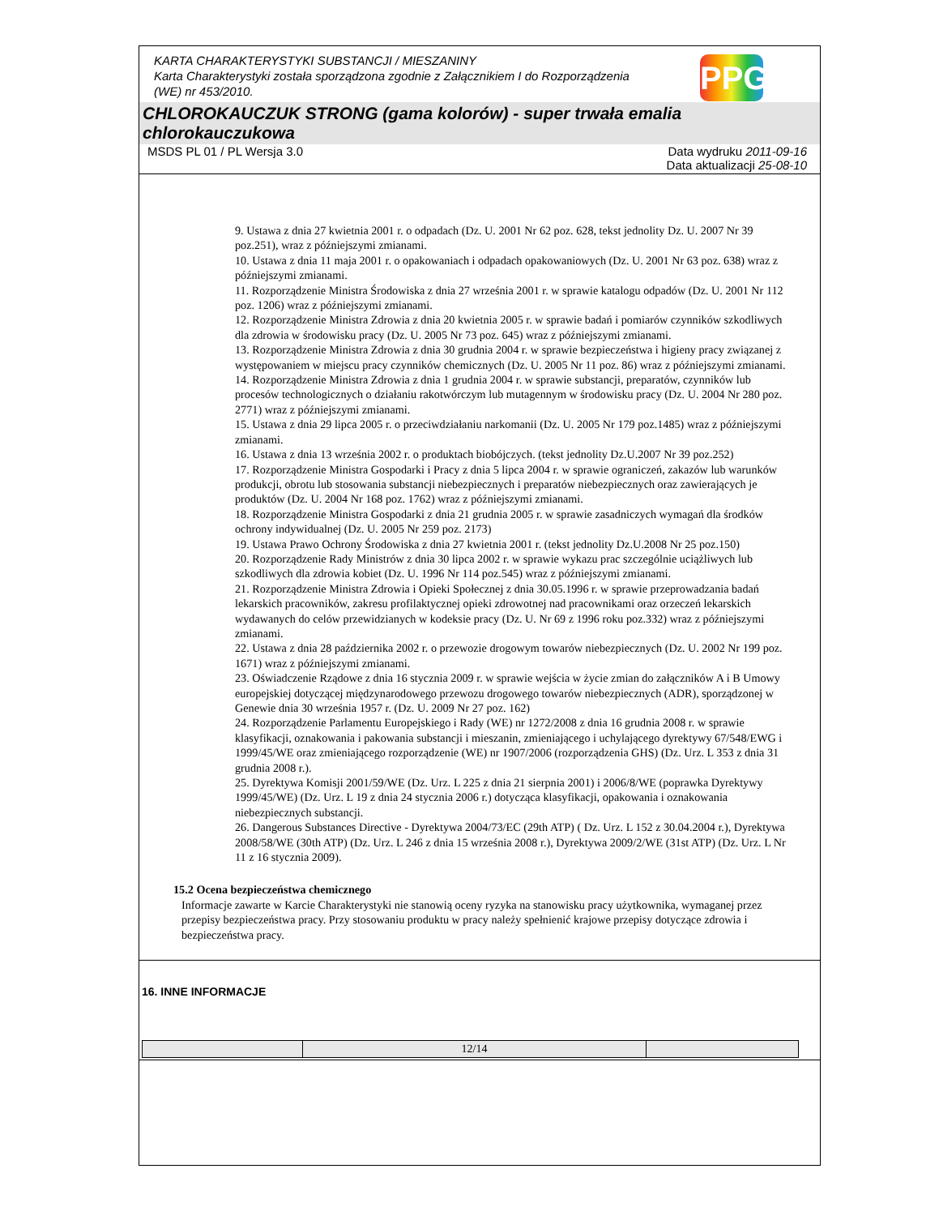KARTA CHARAKTERYSTYKI SUBSTANCJI / MIESZANINY
Karta Charakterystyki została sporządzona zgodnie z Załącznikiem I do Rozporządzenia (WE) nr 453/2010.
PPG
CHLOROKAUCZUK STRONG (gama kolorów) - super trwała emalia chlorokauczukowa
MSDS PL 01 / PL Wersja 3.0 Data wydruku 2011-09-16
Data aktualizacji 25-08-10
9. Ustawa z dnia 27 kwietnia 2001 r. o odpadach (Dz. U. 2001 Nr 62 poz. 628, tekst jednolity Dz. U. 2007 Nr 39 poz.251), wraz z późniejszymi zmianami.
10. Ustawa z dnia 11 maja 2001 r. o opakowaniach i odpadach opakowaniowych (Dz. U. 2001 Nr 63 poz. 638) wraz z późniejszymi zmianami.
11. Rozporządzenie Ministra Środowiska z dnia 27 września 2001 r. w sprawie katalogu odpadów (Dz. U. 2001 Nr 112 poz. 1206) wraz z późniejszymi zmianami.
12. Rozporządzenie Ministra Zdrowia z dnia 20 kwietnia 2005 r. w sprawie badań i pomiarów czynników szkodliwych dla zdrowia w środowisku pracy (Dz. U. 2005 Nr 73 poz. 645) wraz z późniejszymi zmianami.
13. Rozporządzenie Ministra Zdrowia z dnia 30 grudnia 2004 r. w sprawie bezpieczeństwa i higieny pracy związanej z występowaniem w miejscu pracy czynników chemicznych (Dz. U. 2005 Nr 11 poz. 86) wraz z późniejszymi zmianami.
14. Rozporządzenie Ministra Zdrowia z dnia 1 grudnia 2004 r. w sprawie substancji, preparatów, czynników lub procesów technologicznych o działaniu rakotwórczym lub mutagennym w środowisku pracy (Dz. U. 2004 Nr 280 poz. 2771) wraz z późniejszymi zmianami.
15. Ustawa z dnia 29 lipca 2005 r. o przeciwdziałaniu narkomanii (Dz. U. 2005 Nr 179 poz.1485) wraz z późniejszymi zmianami.
16. Ustawa z dnia 13 września 2002 r. o produktach biobójczych. (tekst jednolity Dz.U.2007 Nr 39 poz.252)
17. Rozporządzenie Ministra Gospodarki i Pracy z dnia 5 lipca 2004 r. w sprawie ograniczeń, zakazów lub warunków produkcji, obrotu lub stosowania substancji niebezpiecznych i preparatów niebezpiecznych oraz zawierających je produktów (Dz. U. 2004 Nr 168 poz. 1762) wraz z późniejszymi zmianami.
18. Rozporządzenie Ministra Gospodarki z dnia 21 grudnia 2005 r. w sprawie zasadniczych wymagań dla środków ochrony indywidualnej (Dz. U. 2005 Nr 259 poz. 2173)
19. Ustawa Prawo Ochrony Środowiska z dnia 27 kwietnia 2001 r. (tekst jednolity Dz.U.2008 Nr 25 poz.150)
20. Rozporządzenie Rady Ministrów z dnia 30 lipca 2002 r. w sprawie wykazu prac szczególnie uciążliwych lub szkodliwych dla zdrowia kobiet (Dz. U. 1996 Nr 114 poz.545) wraz z późniejszymi zmianami.
21. Rozporządzenie Ministra Zdrowia i Opieki Społecznej z dnia 30.05.1996 r. w sprawie przeprowadzania badań lekarskich pracowników, zakresu profilaktycznej opieki zdrowotnej nad pracownikami oraz orzeczeń lekarskich wydawanych do celów przewidzianych w kodeksie pracy (Dz. U. Nr 69 z 1996 roku poz.332) wraz z późniejszymi zmianami.
22. Ustawa z dnia 28 października 2002 r. o przewozie drogowym towarów niebezpiecznych (Dz. U. 2002 Nr 199 poz. 1671) wraz z późniejszymi zmianami.
23. Oświadczenie Rządowe z dnia 16 stycznia 2009 r. w sprawie wejścia w życie zmian do załączników A i B Umowy europejskiej dotyczącej międzynarodowego przewozu drogowego towarów niebezpiecznych (ADR), sporządzonej w Genewie dnia 30 września 1957 r. (Dz. U. 2009 Nr 27 poz. 162)
24. Rozporządzenie Parlamentu Europejskiego i Rady (WE) nr 1272/2008 z dnia 16 grudnia 2008 r. w sprawie klasyfikacji, oznakowania i pakowania substancji i mieszanin, zmieniającego i uchylającego dyrektywy 67/548/EWG i 1999/45/WE oraz zmieniającego rozporządzenie (WE) nr 1907/2006 (rozporządzenia GHS) (Dz. Urz. L 353 z dnia 31 grudnia 2008 r.).
25. Dyrektywa Komisji 2001/59/WE (Dz. Urz. L 225 z dnia 21 sierpnia 2001) i 2006/8/WE (poprawka Dyrektywy 1999/45/WE) (Dz. Urz. L 19 z dnia 24 stycznia 2006 r.) dotycząca klasyfikacji, opakowania i oznakowania niebezpiecznych substancji.
26. Dangerous Substances Directive - Dyrektywa 2004/73/EC (29th ATP) ( Dz. Urz. L 152 z 30.04.2004 r.), Dyrektywa 2008/58/WE (30th ATP) (Dz. Urz. L 246 z dnia 15 września 2008 r.), Dyrektywa 2009/2/WE (31st ATP) (Dz. Urz. L Nr 11 z 16 stycznia 2009).
15.2 Ocena bezpieczeństwa chemicznego
Informacje zawarte w Karcie Charakterystyki nie stanowią oceny ryzyka na stanowisku pracy użytkownika, wymaganej przez przepisy bezpieczeństwa pracy. Przy stosowaniu produktu w pracy należy spełnienić krajowe przepisy dotyczące zdrowia i bezpieczeństwa pracy.
16. INNE INFORMACJE
| | 12/14 | |